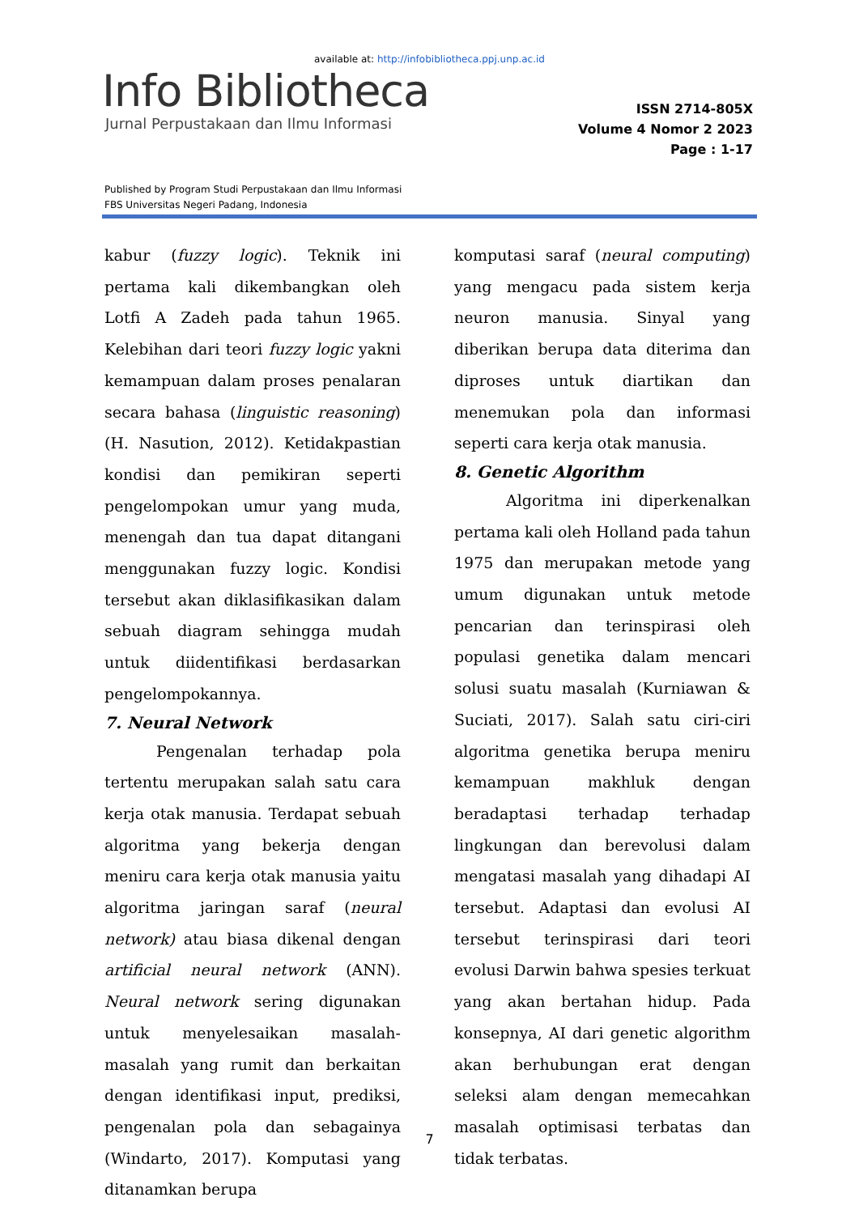available at: http://infobibliotheca.ppj.unp.ac.id
Info Bibliotheca
Jurnal Perpustakaan dan Ilmu Informasi
ISSN 2714-805X
Volume 4 Nomor 2 2023
Page : 1-17
Published by Program Studi Perpustakaan dan Ilmu Informasi
FBS Universitas Negeri Padang, Indonesia
kabur (fuzzy logic). Teknik ini pertama kali dikembangkan oleh Lotfi A Zadeh pada tahun 1965. Kelebihan dari teori fuzzy logic yakni kemampuan dalam proses penalaran secara bahasa (linguistic reasoning) (H. Nasution, 2012). Ketidakpastian kondisi dan pemikiran seperti pengelompokan umur yang muda, menengah dan tua dapat ditangani menggunakan fuzzy logic. Kondisi tersebut akan diklasifikasikan dalam sebuah diagram sehingga mudah untuk diidentifikasi berdasarkan pengelompokannya.
7. Neural Network
Pengenalan terhadap pola tertentu merupakan salah satu cara kerja otak manusia. Terdapat sebuah algoritma yang bekerja dengan meniru cara kerja otak manusia yaitu algoritma jaringan saraf (neural network) atau biasa dikenal dengan artificial neural network (ANN). Neural network sering digunakan untuk menyelesaikan masalah-masalah yang rumit dan berkaitan dengan identifikasi input, prediksi, pengenalan pola dan sebagainya (Windarto, 2017). Komputasi yang ditanamkan berupa
komputasi saraf (neural computing) yang mengacu pada sistem kerja neuron manusia. Sinyal yang diberikan berupa data diterima dan diproses untuk diartikan dan menemukan pola dan informasi seperti cara kerja otak manusia.
8. Genetic Algorithm
Algoritma ini diperkenalkan pertama kali oleh Holland pada tahun 1975 dan merupakan metode yang umum digunakan untuk metode pencarian dan terinspirasi oleh populasi genetika dalam mencari solusi suatu masalah (Kurniawan & Suciati, 2017). Salah satu ciri-ciri algoritma genetika berupa meniru kemampuan makhluk dengan beradaptasi terhadap terhadap lingkungan dan berevolusi dalam mengatasi masalah yang dihadapi AI tersebut. Adaptasi dan evolusi AI tersebut terinspirasi dari teori evolusi Darwin bahwa spesies terkuat yang akan bertahan hidup. Pada konsepnya, AI dari genetic algorithm akan berhubungan erat dengan seleksi alam dengan memecahkan masalah optimisasi terbatas dan tidak terbatas.
7